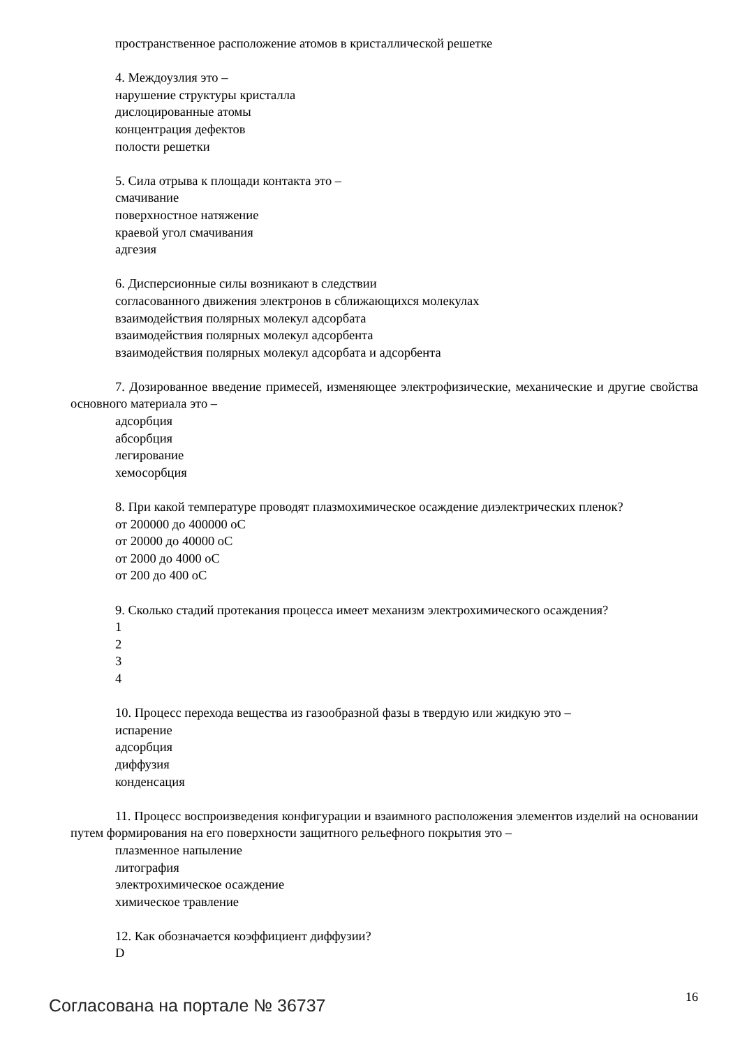пространственное расположение атомов в кристаллической решетке
4. Междоузлия это –
нарушение структуры кристалла
дислоцированные атомы
концентрация дефектов
полости решетки
5. Сила отрыва к площади контакта это –
смачивание
поверхностное натяжение
краевой угол смачивания
адгезия
6. Дисперсионные силы возникают в следствии
согласованного движения электронов в сближающихся молекулах
взаимодействия полярных молекул адсорбата
взаимодействия полярных молекул адсорбента
взаимодействия полярных молекул адсорбата и адсорбента
7. Дозированное введение примесей, изменяющее электрофизические, механические и другие свойства основного материала это –
адсорбция
абсорбция
легирование
хемосорбция
8. При какой температуре проводят плазмохимическое осаждение диэлектрических пленок?
от 200000 до 400000 оС
от 20000 до 40000 оС
от 2000 до 4000 оС
от 200 до 400 оС
9. Сколько стадий протекания процесса имеет механизм электрохимического осаждения?
1
2
3
4
10. Процесс перехода вещества из газообразной фазы в твердую или жидкую это –
испарение
адсорбция
диффузия
конденсация
11. Процесс воспроизведения конфигурации и взаимного расположения элементов изделий на основании путем формирования на его поверхности защитного рельефного покрытия это –
плазменное напыление
литография
электрохимическое осаждение
химическое травление
12. Как обозначается коэффициент диффузии?
D
Согласована на портале № 36737 16